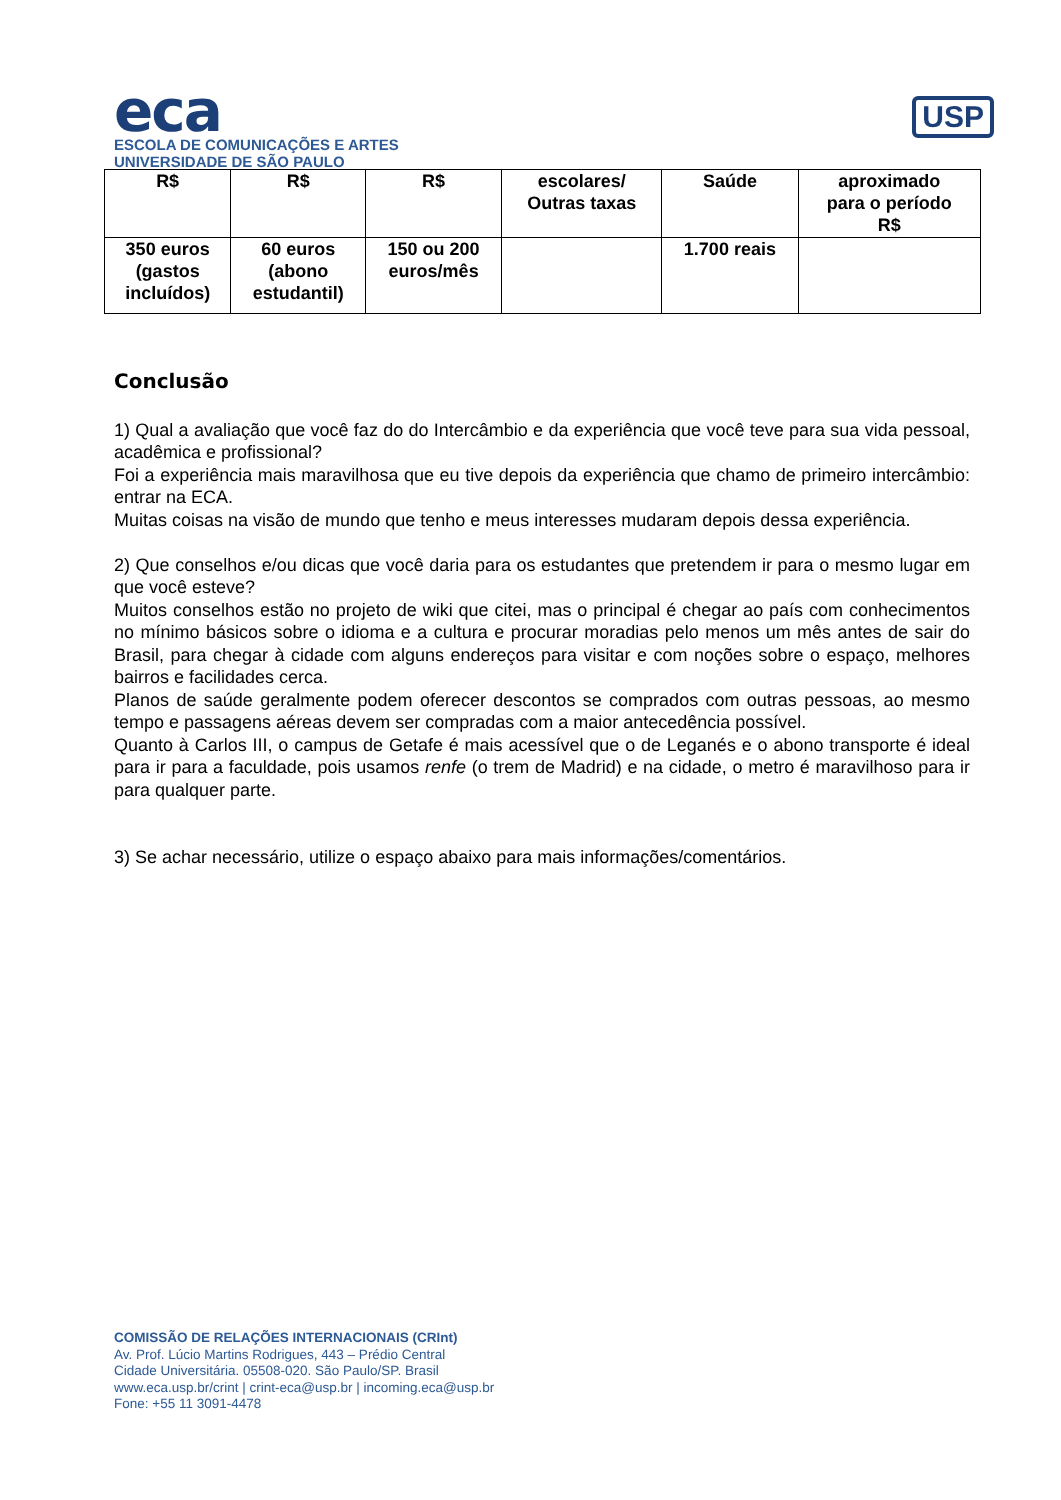eca
ESCOLA DE COMUNICAÇÕES E ARTES
UNIVERSIDADE DE SÃO PAULO
USP
| R$ | R$ | R$ | escolares/ Outras taxas | Saúde | aproximado para o período R$ |
| 350 euros (gastos incluídos) | 60 euros (abono estudantil) | 150 ou 200 euros/mês | | 1.700 reais | |
Conclusão
1) Qual a avaliação que você faz do do Intercâmbio e da experiência que você teve para sua vida pessoal, acadêmica e profissional?
Foi a experiência mais maravilhosa que eu tive depois da experiência que chamo de primeiro intercâmbio: entrar na ECA.
Muitas coisas na visão de mundo que tenho e meus interesses mudaram depois dessa experiência.
2) Que conselhos e/ou dicas que você daria para os estudantes que pretendem ir para o mesmo lugar em que você esteve?
Muitos conselhos estão no projeto de wiki que citei, mas o principal é chegar ao país com conhecimentos no mínimo básicos sobre o idioma e a cultura e procurar moradias pelo menos um mês antes de sair do Brasil, para chegar à cidade com alguns endereços para visitar e com noções sobre o espaço, melhores bairros e facilidades cerca.
Planos de saúde geralmente podem oferecer descontos se comprados com outras pessoas, ao mesmo tempo e passagens aéreas devem ser compradas com a maior antecedência possível.
Quanto à Carlos III, o campus de Getafe é mais acessível que o de Leganés e o abono transporte é ideal para ir para a faculdade, pois usamos renfe (o trem de Madrid) e na cidade, o metro é maravilhoso para ir para qualquer parte.
3) Se achar necessário, utilize o espaço abaixo para mais informações/comentários.
COMISSÃO DE RELAÇÕES INTERNACIONAIS (CRInt)
Av. Prof. Lúcio Martins Rodrigues, 443 – Prédio Central
Cidade Universitária. 05508-020. São Paulo/SP. Brasil
www.eca.usp.br/crint | crint-eca@usp.br | incoming.eca@usp.br
Fone: +55 11 3091-4478